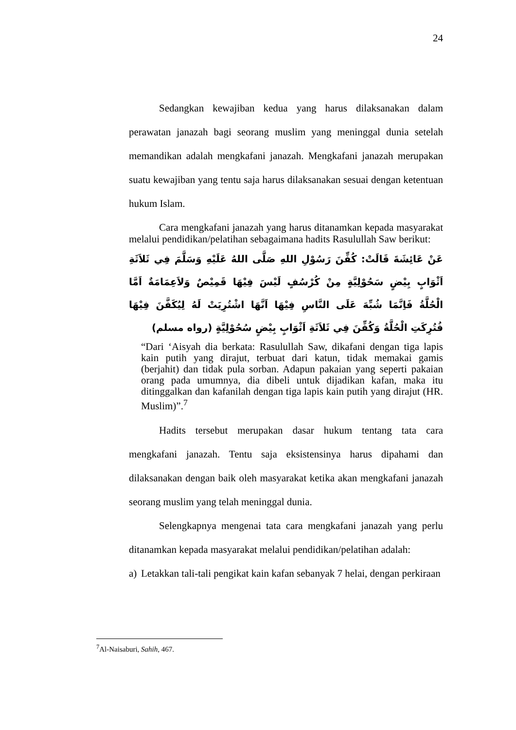24
Sedangkan kewajiban kedua yang harus dilaksanakan dalam perawatan janazah bagi seorang muslim yang meninggal dunia setelah memandikan adalah mengkafani janazah. Mengkafani janazah merupakan suatu kewajiban yang tentu saja harus dilaksanakan sesuai dengan ketentuan hukum Islam.
Cara mengkafani janazah yang harus ditanamkan kepada masyarakat melalui pendidikan/pelatihan sebagaimana hadits Rasulullah Saw berikut:
عَنْ عَائِشَةَ قَالَتْ: كُفِّنَ رَسُوْلِ اللهِ صَلَّى اللهُ عَلَيْهِ وَسَلَّمَ فِي ثَلاَثَةِ اَثْوَابٍ بِيْضٍ سَحُوْلِيَّةٍ مِنْ كُرْسُفٍ لَيْسَ فِيْهَا قَمِيْصٌ وَلاَعِمَامَةٌ اَمَّا الْحُلَّةُ فَاِنَّمَا شُبِّهَ عَلَى النَّاسِ فِيْهَا اَنَّهَا اشْتُرِيَتْ لَهُ لِيُكَفَّنَ فِيْهَا فُتُرِكَتِ الْحُلَّةُ وَكُفِّنَ فِي ثَلاَثَةِ اَثْوَابٍ بِيْضٍ سُحُوْلِيَّةٍ (رواه مسلم)
“Dari ‘Aisyah dia berkata: Rasulullah Saw, dikafani dengan tiga lapis kain putih yang dirajut, terbuat dari katun, tidak memakai gamis (berjahit) dan tidak pula sorban. Adapun pakaian yang seperti pakaian orang pada umumnya, dia dibeli untuk dijadikan kafan, maka itu ditinggalkan dan kafanilah dengan tiga lapis kain putih yang dirajut (HR. Muslim)”.<sup>7</sup>
Hadits tersebut merupakan dasar hukum tentang tata cara mengkafani janazah. Tentu saja eksistensinya harus dipahami dan dilaksanakan dengan baik oleh masyarakat ketika akan mengkafani janazah seorang muslim yang telah meninggal dunia.
Selengkapnya mengenai tata cara mengkafani janazah yang perlu ditanamkan kepada masyarakat melalui pendidikan/pelatihan adalah:
a)
Letakkan tali-tali pengikat kain kafan sebanyak 7 helai, dengan perkiraan
<sup>7</sup> Al-Naisaburi, Sahih, 467.